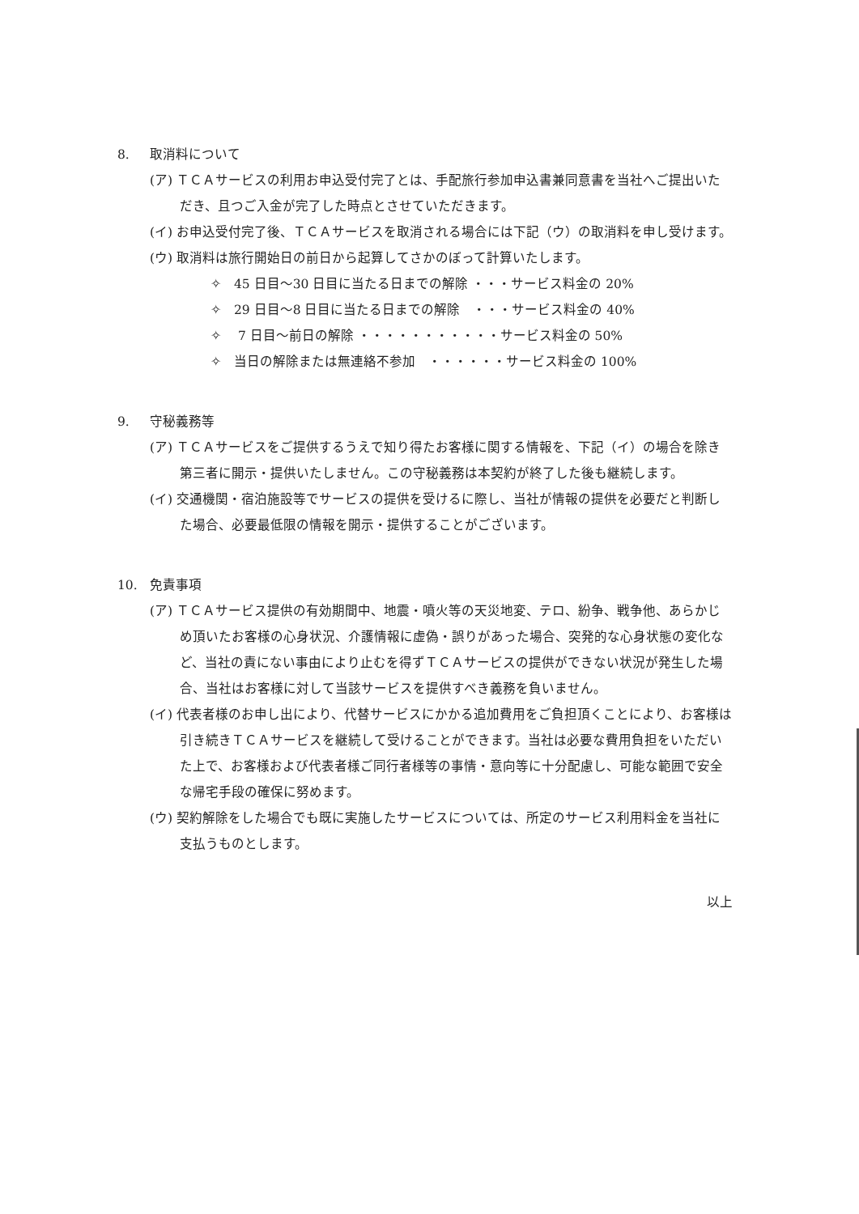8. 取消料について
(ア) ＴＣＡサービスの利用お申込受付完了とは、手配旅行参加申込書兼同意書を当社へご提出いただき、且つご入金が完了した時点とさせていただきます。
(イ) お申込受付完了後、ＴＣＡサービスを取消される場合には下記（ウ）の取消料を申し受けます。
(ウ) 取消料は旅行開始日の前日から起算してさかのぼって計算いたします。
✧　45 日目～30 日目に当たる日までの解除 ・・・サービス料金の 20%
✧　29 日目～8 日目に当たる日までの解除　・・・サービス料金の 40%
✧　 7 日目～前日の解除 ・・・・・・・・・・・サービス料金の 50%
✧　当日の解除または無連絡不参加　・・・・・・サービス料金の 100%
9. 守秘義務等
(ア) ＴＣＡサービスをご提供するうえで知り得たお客様に関する情報を、下記（イ）の場合を除き第三者に開示・提供いたしません。この守秘義務は本契約が終了した後も継続します。
(イ) 交通機関・宿泊施設等でサービスの提供を受けるに際し、当社が情報の提供を必要だと判断した場合、必要最低限の情報を開示・提供することがございます。
10. 免責事項
(ア) ＴＣＡサービス提供の有効期間中、地震・噴火等の天災地変、テロ、紛争、戦争他、あらかじめ頂いたお客様の心身状況、介護情報に虚偽・誤りがあった場合、突発的な心身状態の変化など、当社の責にない事由により止むを得ずＴＣＡサービスの提供ができない状況が発生した場合、当社はお客様に対して当該サービスを提供すべき義務を負いません。
(イ) 代表者様のお申し出により、代替サービスにかかる追加費用をご負担頂くことにより、お客様は引き続きＴＣＡサービスを継続して受けることができます。当社は必要な費用負担をいただいた上で、お客様および代表者様ご同行者様等の事情・意向等に十分配慮し、可能な範囲で安全な帰宅手段の確保に努めます。
(ウ) 契約解除をした場合でも既に実施したサービスについては、所定のサービス利用料金を当社に支払うものとします。
以上